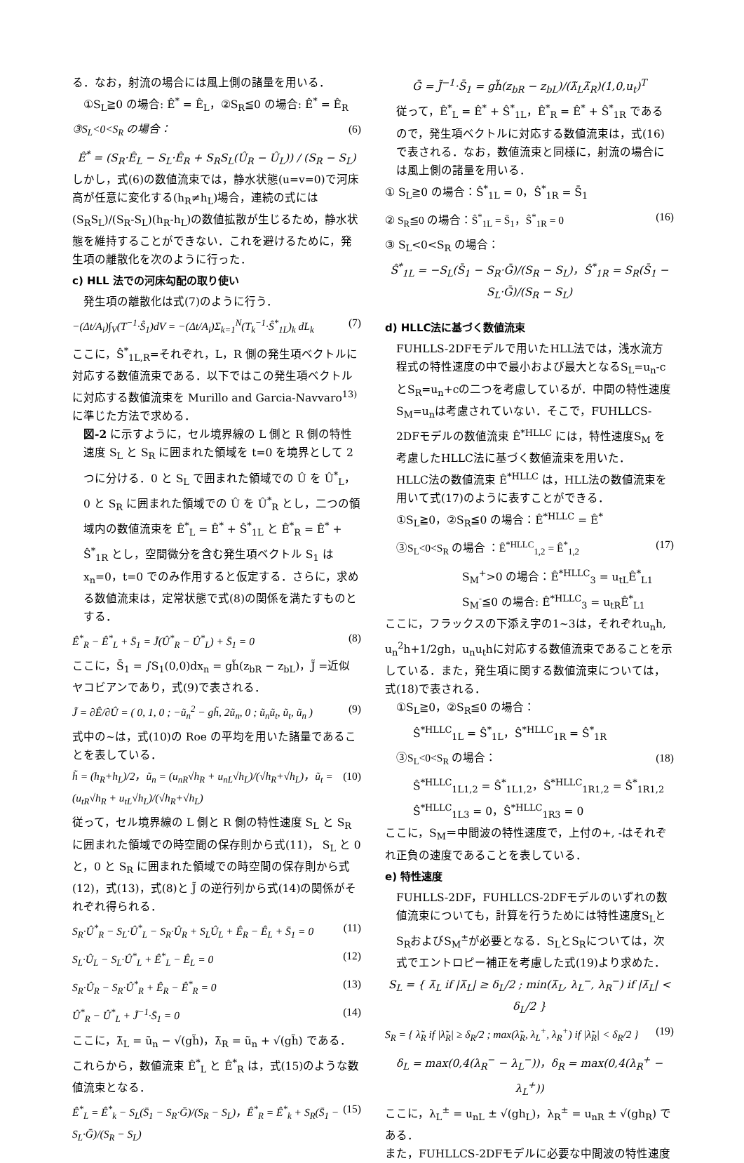る．なお，射流の場合には風上側の諸量を用いる．
①S<sub>L</sub>≧0 の場合: Ê<sup>*</sup> = Ê<sub>L</sub>，②S<sub>R</sub>≦0 の場合: Ê<sup>*</sup> = Ê<sub>R</sub>
③S<sub>L</sub><0<S<sub>R</sub> の場合： (6)
Ê<sup>*</sup> = (S<sub>R</sub>·Ê<sub>L</sub> − S<sub>L</sub>·Ê<sub>R</sub> + S<sub>R</sub>S<sub>L</sub>(Û<sub>R</sub> − Û<sub>L</sub>)) / (S<sub>R</sub> − S<sub>L</sub>)
しかし，式(6)の数値流束では，静水状態(u=v=0)で河床高が任意に変化する(h<sub>R</sub>≠h<sub>L</sub>)場合，連続の式には(S<sub>R</sub>S<sub>L</sub>)/(S<sub>R</sub>-S<sub>L</sub>)(h<sub>R</sub>-h<sub>L</sub>)の数値拡散が生じるため，静水状態を維持することができない．これを避けるために，発生項の離散化を次のように行った．
c) HLL 法での河床勾配の取り使い
発生項の離散化は式(7)のように行う．
−(Δt/A<sub>i</sub>)∫<sub>V</sub>(T<sup>−1</sup>·Ŝ<sub>1</sub>)dV = −(Δt/A<sub>i</sub>)Σ<sub>k=1</sub><sup>N</sup>(T<sub>k</sub><sup>−1</sup>·Ŝ<sup>*</sup><sub>1L</sub>)<sub>k</sub> dL<sub>k</sub> (7)
ここに，Ŝ<sup>*</sup><sub>1L,R</sub>=それぞれ，L，R 側の発生項ベクトルに対応する数値流束である．以下ではこの発生項ベクトルに対応する数値流束を Murillo and Garcia-Navvaro<sup>13)</sup>に準じた方法で求める．
図-2 に示すように，セル境界線の L 側と R 側の特性速度 S<sub>L</sub> と S<sub>R</sub> に囲まれた領域を t=0 を境界として 2 つに分ける．0 と S<sub>L</sub> で囲まれた領域での Û を Û<sup>*</sup><sub>L</sub>，0 と S<sub>R</sub> に囲まれた領域での Û を Û<sup>*</sup><sub>R</sub> とし，二つの領域内の数値流束を Ê<sup>*</sup><sub>L</sub> = Ê<sup>*</sup> + Ŝ<sup>*</sup><sub>1L</sub> と Ê<sup>*</sup><sub>R</sub> = Ê<sup>*</sup> + Ŝ<sup>*</sup><sub>1R</sub> とし，空間微分を含む発生項ベクトル S<sub>1</sub> は x<sub>n</sub>=0，t=0 でのみ作用すると仮定する．さらに，求める数値流束は，定常状態で式(8)の関係を満たすものとする．
Ê<sup>*</sup><sub>R</sub> − Ê<sup>*</sup><sub>L</sub> + S̄<sub>1</sub> = J̃(Û<sup>*</sup><sub>R</sub> − Û<sup>*</sup><sub>L</sub>) + S̄<sub>1</sub> = 0 (8)
ここに，S̄<sub>1</sub> = ∫S<sub>1</sub>(0,0)dx<sub>n</sub> = gh̃(z<sub>bR</sub> − z<sub>bL</sub>)，J̃ =近似ヤコビアンであり，式(9)で表される．
J̃ = ∂Ê/∂Û = ( 0, 1, 0 ; −ũ<sub>n</sub><sup>2</sup> − gh̃, 2ũ<sub>n</sub>, 0 ; ũ<sub>n</sub>ũ<sub>t</sub>, ũ<sub>t</sub>, ũ<sub>n</sub> ) (9)
式中の~は，式(10)の Roe の平均を用いた諸量であることを表している．
h̃ = (h<sub>R</sub>+h<sub>L</sub>)/2，ũ<sub>n</sub> = (u<sub>nR</sub>√h<sub>R</sub> + u<sub>nL</sub>√h<sub>L</sub>)/(√h<sub>R</sub>+√h<sub>L</sub>)，ũ<sub>t</sub> = (u<sub>tR</sub>√h<sub>R</sub> + u<sub>tL</sub>√h<sub>L</sub>)/(√h<sub>R</sub>+√h<sub>L</sub>) (10)
従って，セル境界線の L 側と R 側の特性速度 S<sub>L</sub> と S<sub>R</sub> に囲まれた領域での時空間の保存則から式(11)， S<sub>L</sub> と 0 と，0 と S<sub>R</sub> に囲まれた領域での時空間の保存則から式(12)，式(13)，式(8)と J̃ の逆行列から式(14)の関係がそれぞれ得られる．
S<sub>R</sub>·Û<sup>*</sup><sub>R</sub> − S<sub>L</sub>·Û<sup>*</sup><sub>L</sub> − S<sub>R</sub>·Û<sub>R</sub> + S<sub>L</sub>Û<sub>L</sub> + Ê<sub>R</sub> − Ê<sub>L</sub> + S̄<sub>1</sub> = 0 (11)
S<sub>L</sub>·Û<sub>L</sub> − S<sub>L</sub>·Û<sup>*</sup><sub>L</sub> + Ê<sup>*</sup><sub>L</sub> − Ê<sub>L</sub> = 0 (12)
S<sub>R</sub>·Û<sub>R</sub> − S<sub>R</sub>·Û<sup>*</sup><sub>R</sub> + Ê<sub>R</sub> − Ê<sup>*</sup><sub>R</sub> = 0 (13)
Û<sup>*</sup><sub>R</sub> − Û<sup>*</sup><sub>L</sub> + J̃<sup>−1</sup>·S̄<sub>1</sub> = 0 (14)
ここに，λ̃<sub>L</sub> = ũ<sub>n</sub> − √(gh̃)，λ̃<sub>R</sub> = ũ<sub>n</sub> + √(gh̃) である．これらから，数値流束 Ê<sup>*</sup><sub>L</sub> と Ê<sup>*</sup><sub>R</sub> は，式(15)のような数値流束となる．
Ê<sup>*</sup><sub>L</sub> = Ê<sup>*</sup><sub>k</sub> − S<sub>L</sub>(S̄<sub>1</sub> − S<sub>R</sub>·Ḡ)/(S<sub>R</sub> − S<sub>L</sub>)，Ê<sup>*</sup><sub>R</sub> = Ê<sup>*</sup><sub>k</sub> + S<sub>R</sub>(S̄<sub>1</sub> − S<sub>L</sub>·Ḡ)/(S<sub>R</sub> − S<sub>L</sub>) (15)
Ḡ = J̃<sup>−1</sup>·S̄<sub>1</sub> = gh̃(z<sub>bR</sub> − z<sub>bL</sub>)/(λ̃<sub>L</sub>λ̃<sub>R</sub>)(1,0,u<sub>t</sub>)<sup>T</sup>
従って，Ê<sup>*</sup><sub>L</sub> = Ê<sup>*</sup> + Ŝ<sup>*</sup><sub>1L</sub>，Ê<sup>*</sup><sub>R</sub> = Ê<sup>*</sup> + Ŝ<sup>*</sup><sub>1R</sub> であるので，発生項ベクトルに対応する数値流束は，式(16)で表される．なお，数値流束と同様に，射流の場合には風上側の諸量を用いる．
① S<sub>L</sub>≧0 の場合：Ŝ<sup>*</sup><sub>1L</sub> = 0，Ŝ<sup>*</sup><sub>1R</sub> = S̄<sub>1</sub>
② S<sub>R</sub>≦0 の場合：Ŝ<sup>*</sup><sub>1L</sub> = S̄<sub>1</sub>，Ŝ<sup>*</sup><sub>1R</sub> = 0 (16)
③ S<sub>L</sub><0<S<sub>R</sub> の場合：
Ŝ<sup>*</sup><sub>1L</sub> = −S<sub>L</sub>(S̄<sub>1</sub> − S<sub>R</sub>·Ḡ)/(S<sub>R</sub> − S<sub>L</sub>)，Ŝ<sup>*</sup><sub>1R</sub> = S<sub>R</sub>(S̄<sub>1</sub> − S<sub>L</sub>·Ḡ)/(S<sub>R</sub> − S<sub>L</sub>)
d) HLLC法に基づく数値流束
FUHLLS-2DFモデルで用いたHLL法では，浅水流方程式の特性速度の中で最小および最大となるS<sub>L</sub>=u<sub>n</sub>-cとS<sub>R</sub>=u<sub>n</sub>+cの二つを考慮しているが．中間の特性速度S<sub>M</sub>=u<sub>n</sub>は考慮されていない．そこで，FUHLLCS-2DFモデルの数値流束 Ê<sup>*HLLC</sup> には，特性速度S<sub>M</sub> を考慮したHLLC法に基づく数値流束を用いた．
HLLC法の数値流束 Ê<sup>*HLLC</sup> は，HLL法の数値流束を用いて式(17)のように表すことができる．
①S<sub>L</sub>≧0，②S<sub>R</sub>≦0 の場合：Ê<sup>*HLLC</sup> = Ê<sup>*</sup>
　③S<sub>L</sub><0<S<sub>R</sub> の場合 ：Ê<sup>*HLLC</sup><sub>1,2</sub> = Ê<sup>*</sup><sub>1,2</sub> (17)
S<sub>M</sub><sup>+</sup>>0 の場合：Ê<sup>*HLLC</sup><sub>3</sub> = u<sub>tL</sub>Ê<sup>*</sup><sub>L1</sub>
S<sub>M</sub><sup>-</sup>≦0 の場合: Ê<sup>*HLLC</sup><sub>3</sub> = u<sub>tR</sub>Ê<sup>*</sup><sub>L1</sub>
ここに，フラックスの下添え字の1~3は，それぞれu<sub>n</sub>h, u<sub>n</sub><sup>2</sup>h+1/2gh，u<sub>n</sub>u<sub>t</sub>hに対応する数値流束であることを示している．また，発生項に関する数値流束については，式(18)で表される．
①S<sub>L</sub>≧0，②S<sub>R</sub>≦0 の場合：
Ŝ<sup>*HLLC</sup><sub>1L</sub> = Ŝ<sup>*</sup><sub>1L</sub>，Ŝ<sup>*HLLC</sup><sub>1R</sub> = Ŝ<sup>*</sup><sub>1R</sub>
　③S<sub>L</sub><0<S<sub>R</sub> の場合： (18)
Ŝ<sup>*HLLC</sup><sub>1L1,2</sub> = Ŝ<sup>*</sup><sub>1L1,2</sub>，Ŝ<sup>*HLLC</sup><sub>1R1,2</sub> = Ŝ<sup>*</sup><sub>1R1,2</sub>
Ŝ<sup>*HLLC</sup><sub>1L3</sub> = 0，Ŝ<sup>*HLLC</sup><sub>1R3</sub> = 0
ここに，S<sub>M</sub>＝中間波の特性速度で，上付の+, -はそれぞれ正負の速度であることを表している．
e) 特性速度
FUHLLS-2DF，FUHLLCS-2DFモデルのいずれの数値流束についても，計算を行うためには特性速度S<sub>L</sub>とS<sub>R</sub>およびS<sub>M</sub><sup>±</sup>が必要となる．S<sub>L</sub>とS<sub>R</sub>については，次式でエントロピー補正を考慮した式(19)より求めた．
S<sub>L</sub> = { λ̃<sub>L</sub> if |λ̃<sub>L</sub>| ≥ δ<sub>L</sub>/2 ; min(λ̃<sub>L</sub>, λ<sub>L</sub><sup>−</sup>, λ<sub>R</sub><sup>−</sup>) if |λ̃<sub>L</sub>| < δ<sub>L</sub>/2 }
S<sub>R</sub> = { λ̃<sub>R</sub> if |λ̃<sub>R</sub>| ≥ δ<sub>R</sub>/2 ; max(λ̃<sub>R</sub>, λ<sub>L</sub><sup>+</sup>, λ<sub>R</sub><sup>+</sup>) if |λ̃<sub>R</sub>| < δ<sub>R</sub>/2 } (19)
δ<sub>L</sub> = max(0,4(λ<sub>R</sub><sup>−</sup> − λ<sub>L</sub><sup>−</sup>))，δ<sub>R</sub> = max(0,4(λ<sub>R</sub><sup>+</sup> − λ<sub>L</sub><sup>+</sup>))
ここに，λ<sub>L</sub><sup>±</sup> = u<sub>nL</sub> ± √(gh<sub>L</sub>)，λ<sub>R</sub><sup>±</sup> = u<sub>nR</sub> ± √(gh<sub>R</sub>) である．
また，FUHLLCS-2DFモデルに必要な中間波の特性速度